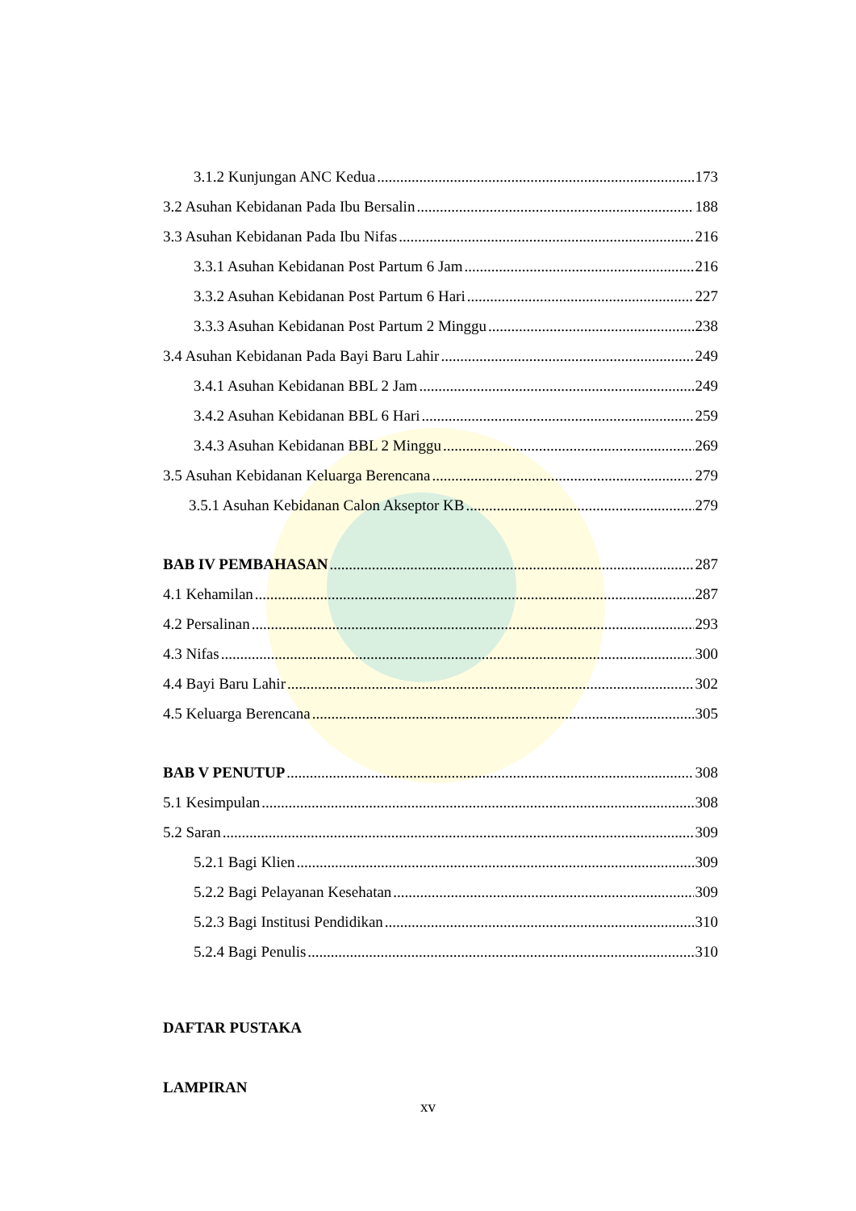3.1.2 Kunjungan ANC Kedua 173
3.2 Asuhan Kebidanan Pada Ibu Bersalin 188
3.3 Asuhan Kebidanan Pada Ibu Nifas 216
3.3.1 Asuhan Kebidanan Post Partum 6 Jam 216
3.3.2 Asuhan Kebidanan Post Partum 6 Hari 227
3.3.3 Asuhan Kebidanan Post Partum 2 Minggu 238
3.4 Asuhan Kebidanan Pada Bayi Baru Lahir 249
3.4.1 Asuhan Kebidanan BBL 2 Jam 249
3.4.2 Asuhan Kebidanan BBL 6 Hari 259
3.4.3 Asuhan Kebidanan BBL 2 Minggu 269
3.5 Asuhan Kebidanan Keluarga Berencana 279
3.5.1 Asuhan Kebidanan Calon Akseptor KB 279
BAB IV PEMBAHASAN 287
4.1 Kehamilan 287
4.2 Persalinan 293
4.3 Nifas 300
4.4 Bayi Baru Lahir 302
4.5 Keluarga Berencana 305
BAB V PENUTUP 308
5.1 Kesimpulan 308
5.2 Saran 309
5.2.1 Bagi Klien 309
5.2.2 Bagi Pelayanan Kesehatan 309
5.2.3 Bagi Institusi Pendidikan 310
5.2.4 Bagi Penulis 310
DAFTAR PUSTAKA
LAMPIRAN
xv